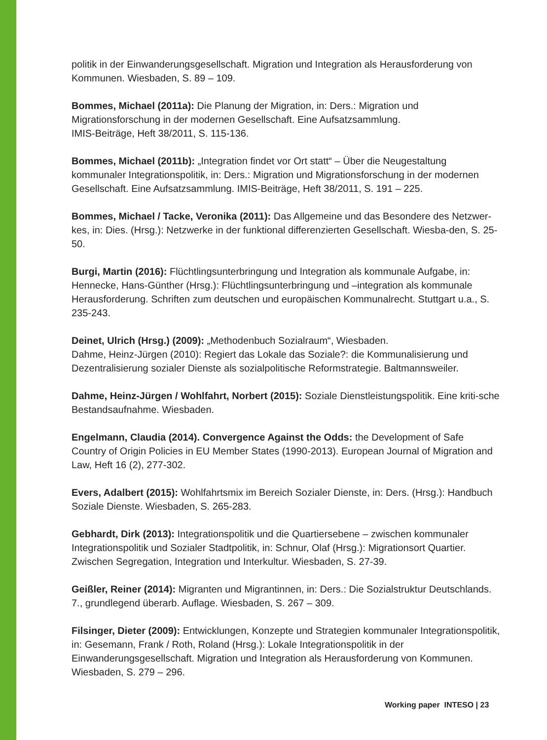politik in der Einwanderungsgesellschaft. Migration und Integration als Herausforderung von Kommunen. Wiesbaden, S. 89 – 109.
Bommes, Michael (2011a): Die Planung der Migration, in: Ders.: Migration und Migrationsforschung in der modernen Gesellschaft. Eine Aufsatzsammlung.
IMIS-Beiträge, Heft 38/2011, S. 115-136.
Bommes, Michael (2011b): „Integration findet vor Ort statt“ – Über die Neugestaltung kommunaler Integrationspolitik, in: Ders.: Migration und Migrationsforschung in der modernen Gesellschaft. Eine Aufsatzsammlung. IMIS-Beiträge, Heft 38/2011, S. 191 – 225.
Bommes, Michael / Tacke, Veronika (2011): Das Allgemeine und das Besondere des Netzwer-kes, in: Dies. (Hrsg.): Netzwerke in der funktional differenzierten Gesellschaft. Wiesba-den, S. 25-50.
Burgi, Martin (2016): Flüchtlingsunterbringung und Integration als kommunale Aufgabe, in: Hennecke, Hans-Günther (Hrsg.): Flüchtlingsunterbringung und –integration als kommunale Herausforderung. Schriften zum deutschen und europäischen Kommunalrecht. Stuttgart u.a., S. 235-243.
Deinet, Ulrich (Hrsg.) (2009): „Methodenbuch Sozialraum“, Wiesbaden.
Dahme, Heinz-Jürgen (2010): Regiert das Lokale das Soziale?: die Kommunalisierung und Dezentralisierung sozialer Dienste als sozialpolitische Reformstrategie. Baltmannsweiler.
Dahme, Heinz-Jürgen / Wohlfahrt, Norbert (2015): Soziale Dienstleistungspolitik. Eine kriti-sche Bestandsaufnahme. Wiesbaden.
Engelmann, Claudia (2014). Convergence Against the Odds: the Development of Safe Country of Origin Policies in EU Member States (1990-2013). European Journal of Migration and Law, Heft 16 (2), 277-302.
Evers, Adalbert (2015): Wohlfahrtsmix im Bereich Sozialer Dienste, in: Ders. (Hrsg.): Handbuch Soziale Dienste. Wiesbaden, S. 265-283.
Gebhardt, Dirk (2013): Integrationspolitik und die Quartiersebene – zwischen kommunaler Integrationspolitik und Sozialer Stadtpolitik, in: Schnur, Olaf (Hrsg.): Migrationsort Quartier. Zwischen Segregation, Integration und Interkultur. Wiesbaden, S. 27-39.
Geißler, Reiner (2014): Migranten und Migrantinnen, in: Ders.: Die Sozialstruktur Deutschlands. 7., grundlegend überarb. Auflage. Wiesbaden, S. 267 – 309.
Filsinger, Dieter (2009): Entwicklungen, Konzepte und Strategien kommunaler Integrationspolitik, in: Gesemann, Frank / Roth, Roland (Hrsg.): Lokale Integrationspolitik in der Einwanderungsgesellschaft. Migration und Integration als Herausforderung von Kommunen. Wiesbaden, S. 279 – 296.
Working paper INTESO | 23